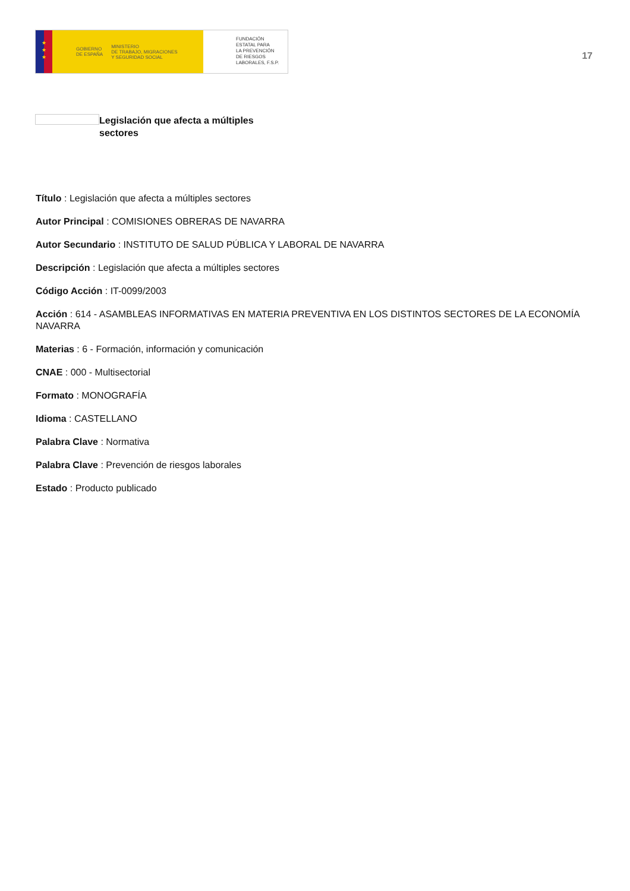★
★
★
GOBIERNO
DE ESPAÑA MINISTERIO
DE TRABAJO, MIGRACIONES
Y SEGURIDAD SOCIAL
FUNDACIÓN
ESTATAL PARA
LA PREVENCIÓN
DE RIESGOS
LABORALES, F.S.P.
17
Legislación que afecta a múltiples sectores
Título : Legislación que afecta a múltiples sectores
Autor Principal : COMISIONES OBRERAS DE NAVARRA
Autor Secundario : INSTITUTO DE SALUD PÚBLICA Y LABORAL DE NAVARRA
Descripción : Legislación que afecta a múltiples sectores
Código Acción : IT-0099/2003
Acción : 614 - ASAMBLEAS INFORMATIVAS EN MATERIA PREVENTIVA EN LOS DISTINTOS SECTORES DE LA ECONOMÍA NAVARRA
Materias : 6 - Formación, información y comunicación
CNAE : 000 - Multisectorial
Formato : MONOGRAFÍA
Idioma : CASTELLANO
Palabra Clave : Normativa
Palabra Clave : Prevención de riesgos laborales
Estado : Producto publicado